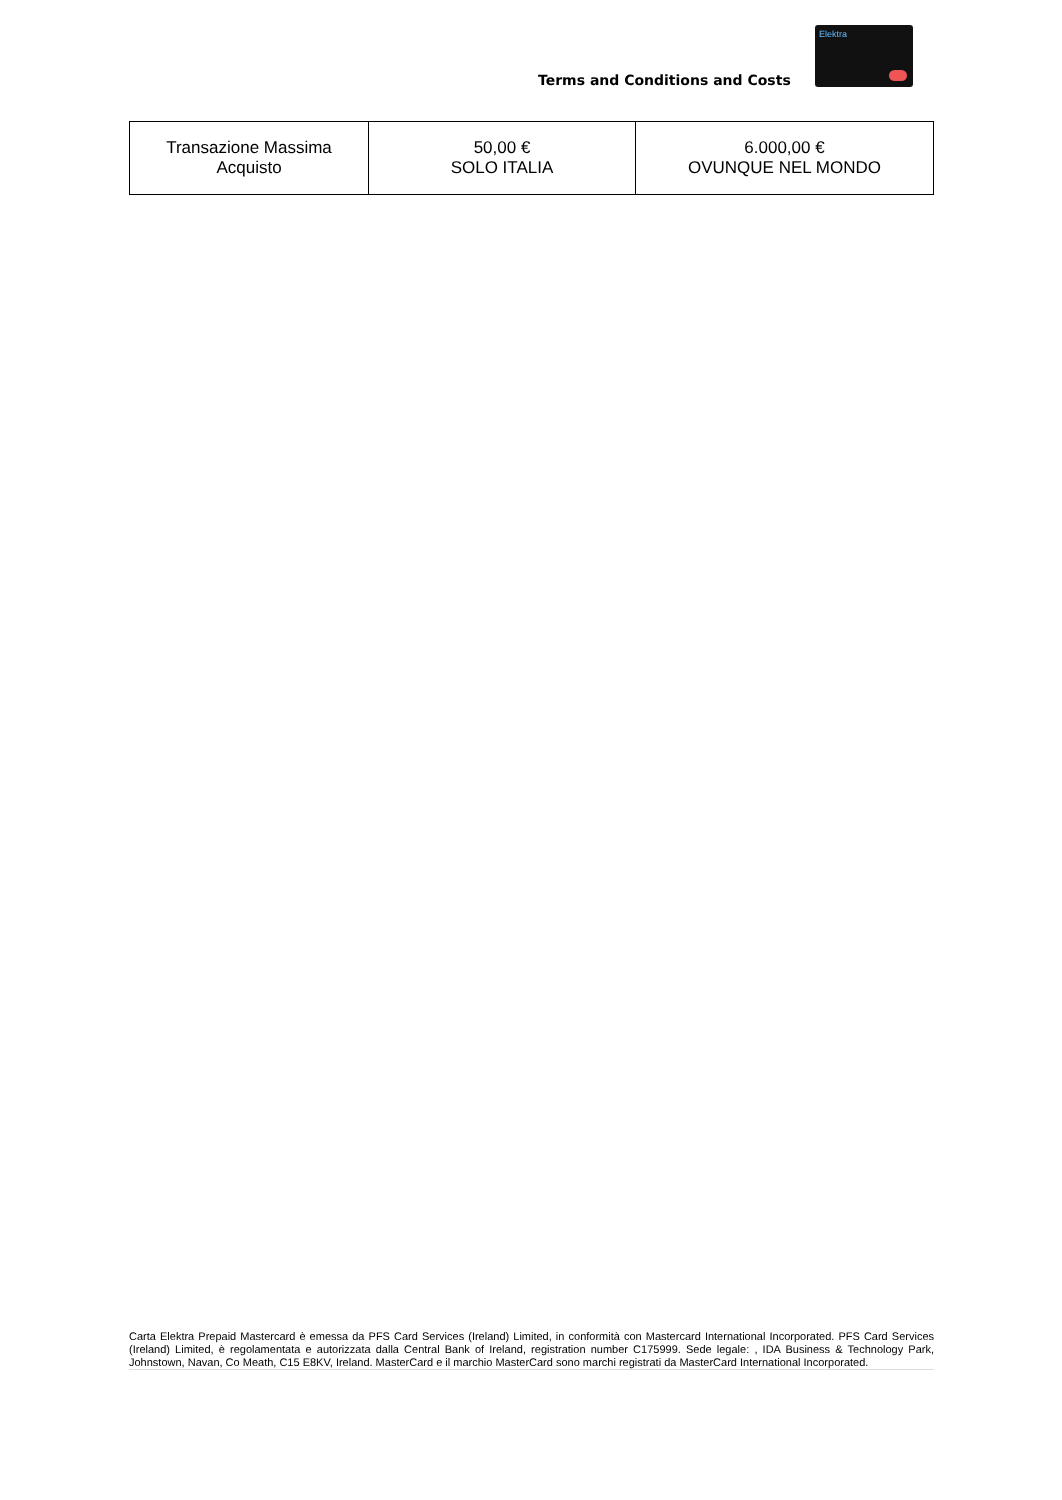Terms and Conditions and Costs
Elektra
| Transazione Massima Acquisto | 50,00 € SOLO ITALIA | 6.000,00 € OVUNQUE NEL MONDO |
Carta Elektra Prepaid Mastercard è emessa da PFS Card Services (Ireland) Limited, in conformità con Mastercard International Incorporated. PFS Card Services (Ireland) Limited, è regolamentata e autorizzata dalla Central Bank of Ireland, registration number C175999. Sede legale: , IDA Business & Technology Park, Johnstown, Navan, Co Meath, C15 E8KV, Ireland. MasterCard e il marchio MasterCard sono marchi registrati da MasterCard International Incorporated.